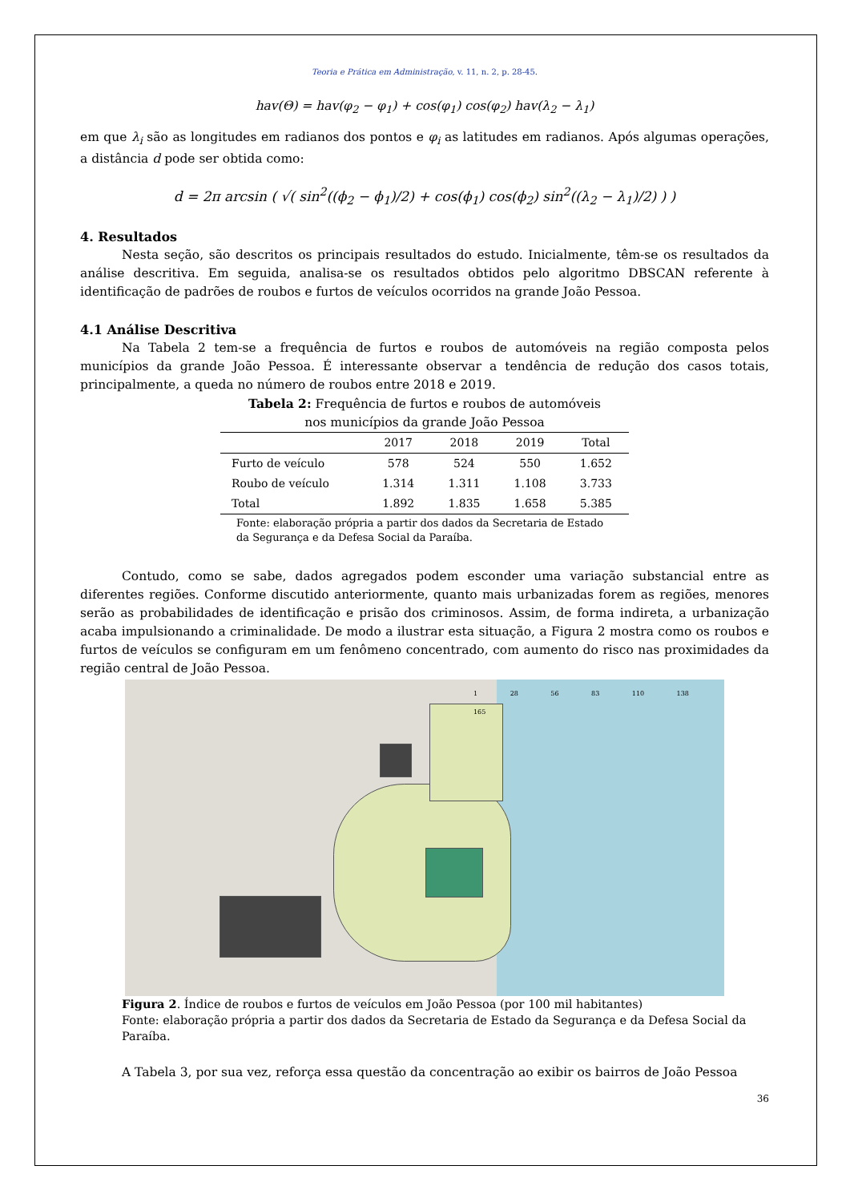Teoria e Prática em Administração, v. 11, n. 2, p. 28-45.
hav(Θ) = hav(φ<sub>2</sub> − φ<sub>1</sub>) + cos(φ<sub>1</sub>) cos(φ<sub>2</sub>) hav(λ<sub>2</sub> − λ<sub>1</sub>)
em que λ<sub>i</sub> são as longitudes em radianos dos pontos e φ<sub>i</sub> as latitudes em radianos. Após algumas operações, a distância d pode ser obtida como:
d = 2π arcsin ( √( sin<sup>2</sup>((ϕ<sub>2</sub> − ϕ<sub>1</sub>)/2) + cos(ϕ<sub>1</sub>) cos(ϕ<sub>2</sub>) sin<sup>2</sup>((λ<sub>2</sub> − λ<sub>1</sub>)/2) ) )
4. Resultados
Nesta seção, são descritos os principais resultados do estudo. Inicialmente, têm-se os resultados da análise descritiva. Em seguida, analisa-se os resultados obtidos pelo algoritmo DBSCAN referente à identificação de padrões de roubos e furtos de veículos ocorridos na grande João Pessoa.
4.1 Análise Descritiva
Na Tabela 2 tem-se a frequência de furtos e roubos de automóveis na região composta pelos municípios da grande João Pessoa. É interessante observar a tendência de redução dos casos totais, principalmente, a queda no número de roubos entre 2018 e 2019.
Tabela 2: Frequência de furtos e roubos de automóveis
nos municípios da grande João Pessoa
| | 2017 | 2018 | 2019 | Total |
| --- | --- | --- | --- | --- |
| Furto de veículo | 578 | 524 | 550 | 1.652 |
| Roubo de veículo | 1.314 | 1.311 | 1.108 | 3.733 |
| Total | 1.892 | 1.835 | 1.658 | 5.385 |
Fonte: elaboração própria a partir dos dados da Secretaria de Estado da Segurança e da Defesa Social da Paraíba.
Contudo, como se sabe, dados agregados podem esconder uma variação substancial entre as diferentes regiões. Conforme discutido anteriormente, quanto mais urbanizadas forem as regiões, menores serão as probabilidades de identificação e prisão dos criminosos. Assim, de forma indireta, a urbanização acaba impulsionando a criminalidade. De modo a ilustrar esta situação, a Figura 2 mostra como os roubos e furtos de veículos se configuram em um fenômeno concentrado, com aumento do risco nas proximidades da região central de João Pessoa.
1 28 56 83 110 138 165
Figura 2. Índice de roubos e furtos de veículos em João Pessoa (por 100 mil habitantes)
Fonte: elaboração própria a partir dos dados da Secretaria de Estado da Segurança e da Defesa Social da Paraíba.
A Tabela 3, por sua vez, reforça essa questão da concentração ao exibir os bairros de João Pessoa
36